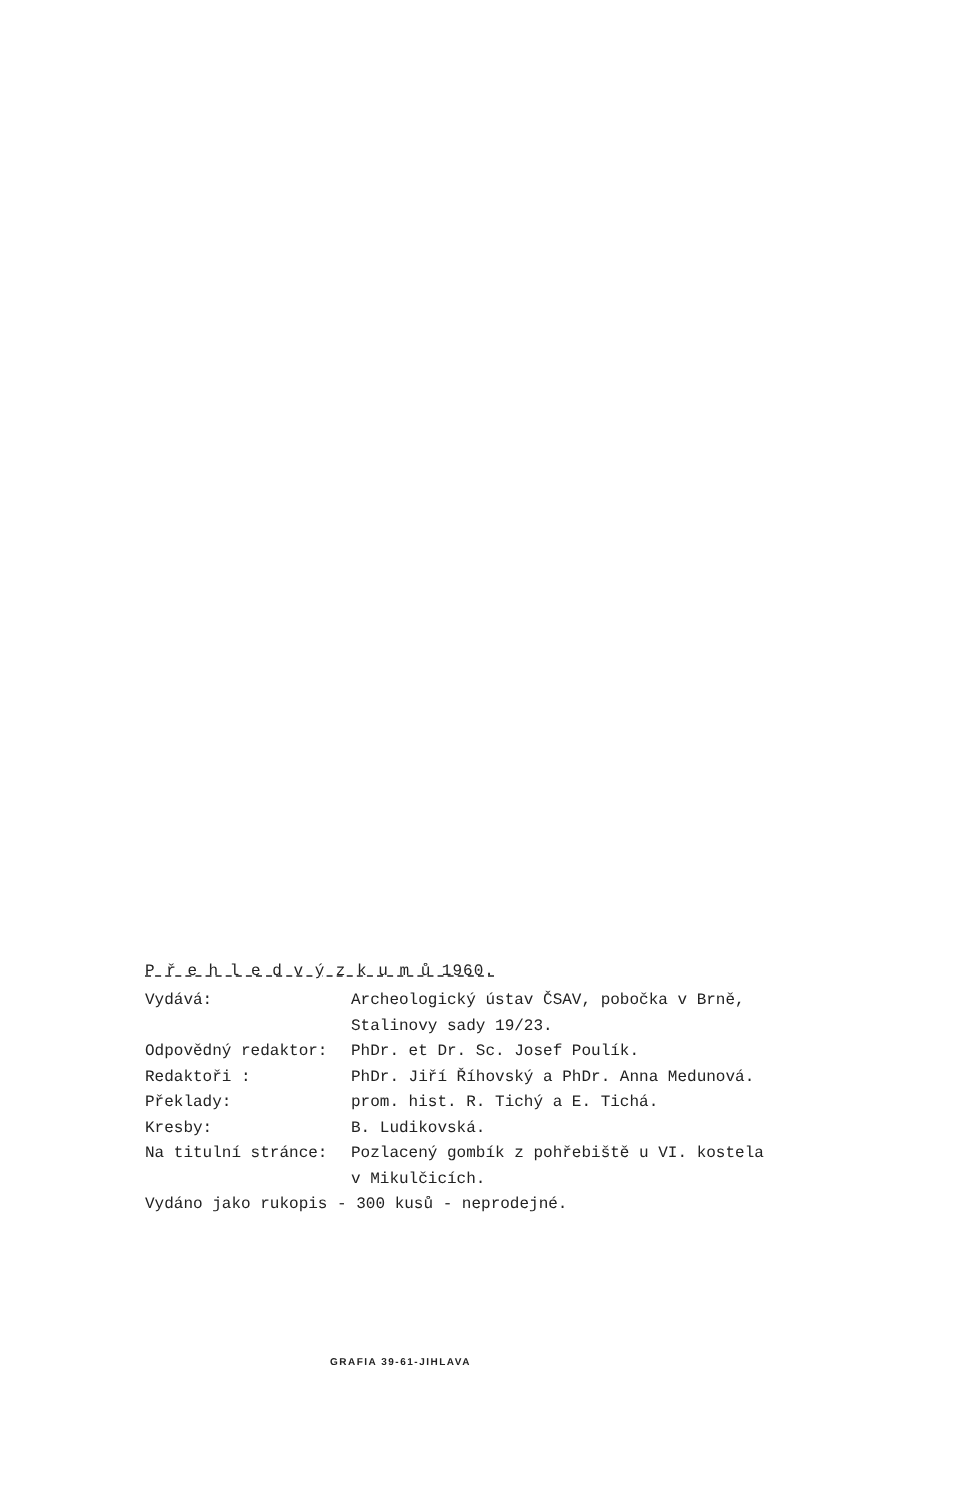P ř e h l e d v ý z k u m ů 1960.
| Vydává: | Archeologický ústav ČSAV, pobočka v Brně, Stalinovy sady 19/23. |
| Odpovědný redaktor: | PhDr. et Dr. Sc. Josef Poulík. |
| Redaktoři : | PhDr. Jiří Říhovský a PhDr. Anna Medunová. |
| Překlady: | prom. hist. R. Tichý a E. Tichá. |
| Kresby: | B. Ludikovská. |
| Na titulní stránce: | Pozlacený gombík z pohřebiště u VI. kostela v Mikulčicích. |
| Vydáno jako rukopis - 300 kusů - neprodejné. | |
GRAFIA 39-61-JIHLAVA